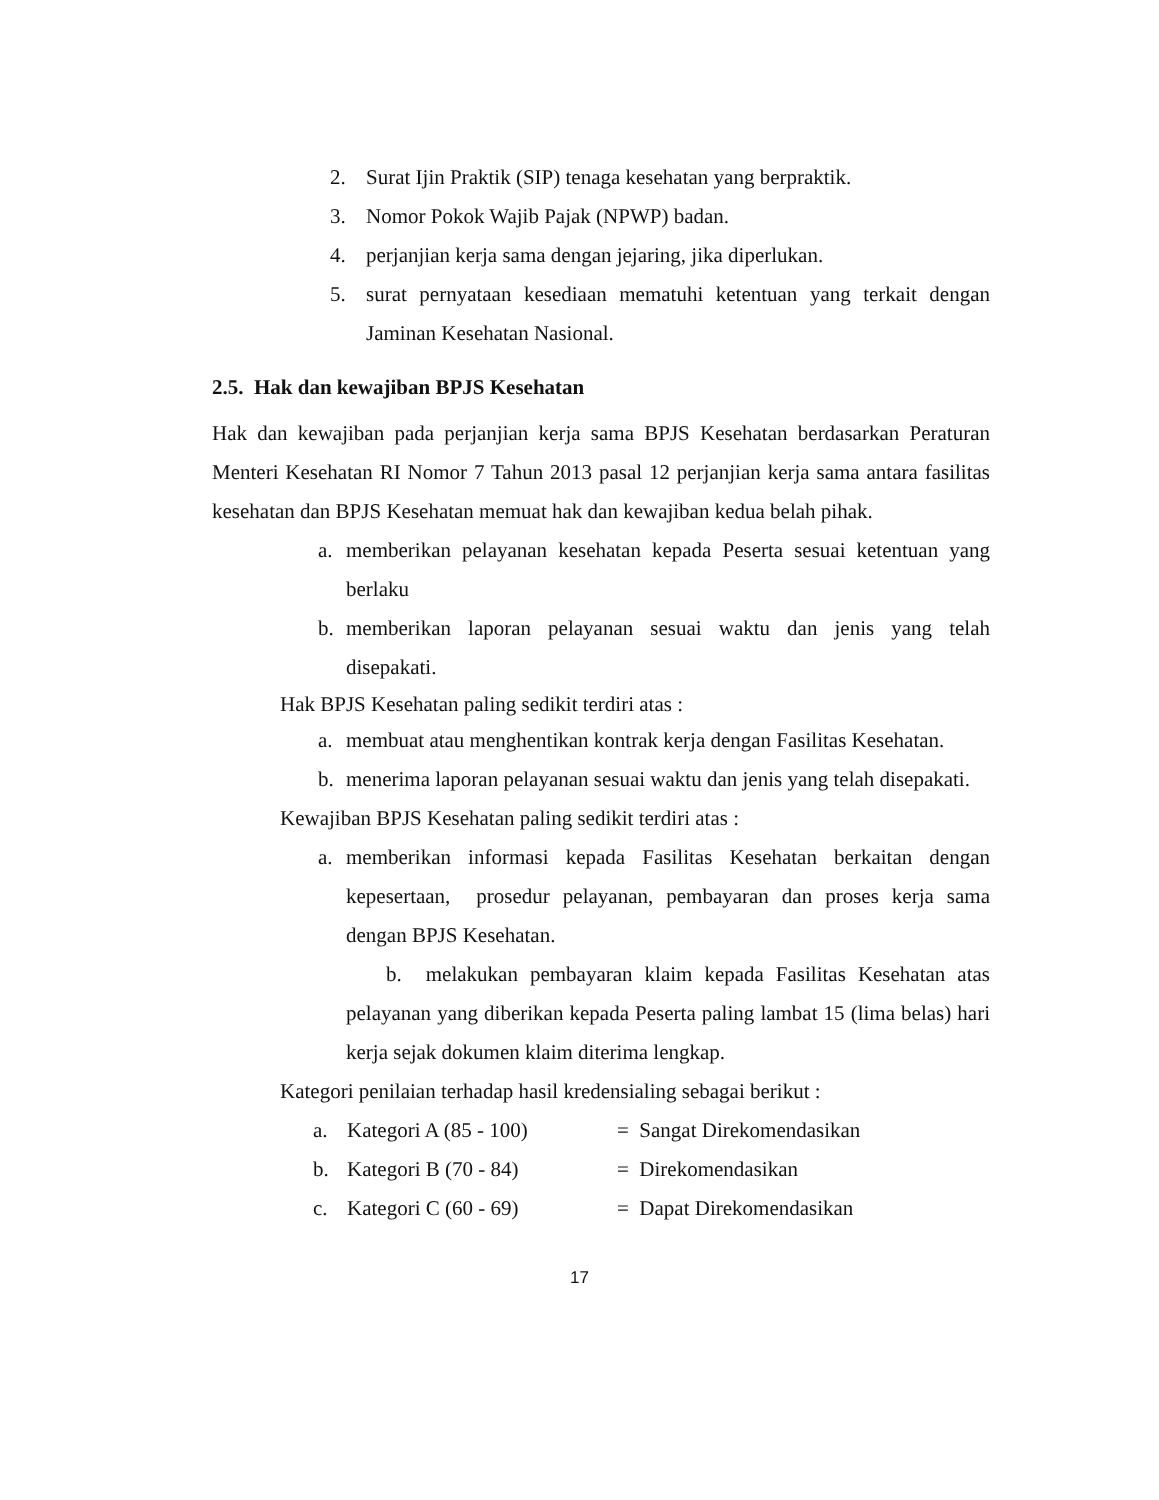2. Surat Ijin Praktik (SIP) tenaga kesehatan yang berpraktik.
3. Nomor Pokok Wajib Pajak (NPWP) badan.
4. perjanjian kerja sama dengan jejaring, jika diperlukan.
5. surat pernyataan kesediaan mematuhi ketentuan yang terkait dengan Jaminan Kesehatan Nasional.
2.5. Hak dan kewajiban BPJS Kesehatan
Hak dan kewajiban pada perjanjian kerja sama BPJS Kesehatan berdasarkan Peraturan Menteri Kesehatan RI Nomor 7 Tahun 2013 pasal 12 perjanjian kerja sama antara fasilitas kesehatan dan BPJS Kesehatan memuat hak dan kewajiban kedua belah pihak.
a. memberikan pelayanan kesehatan kepada Peserta sesuai ketentuan yang berlaku
b. memberikan laporan pelayanan sesuai waktu dan jenis yang telah disepakati.
Hak BPJS Kesehatan paling sedikit terdiri atas :
a. membuat atau menghentikan kontrak kerja dengan Fasilitas Kesehatan.
b. menerima laporan pelayanan sesuai waktu dan jenis yang telah disepakati.
Kewajiban BPJS Kesehatan paling sedikit terdiri atas :
a. memberikan informasi kepada Fasilitas Kesehatan berkaitan dengan kepesertaan, prosedur pelayanan, pembayaran dan proses kerja sama dengan BPJS Kesehatan.
b. melakukan pembayaran klaim kepada Fasilitas Kesehatan atas pelayanan yang diberikan kepada Peserta paling lambat 15 (lima belas) hari kerja sejak dokumen klaim diterima lengkap.
Kategori penilaian terhadap hasil kredensialing sebagai berikut :
a. Kategori A (85 - 100) = Sangat Direkomendasikan
b. Kategori B (70 - 84) = Direkomendasikan
c. Kategori C (60 - 69) = Dapat Direkomendasikan
17